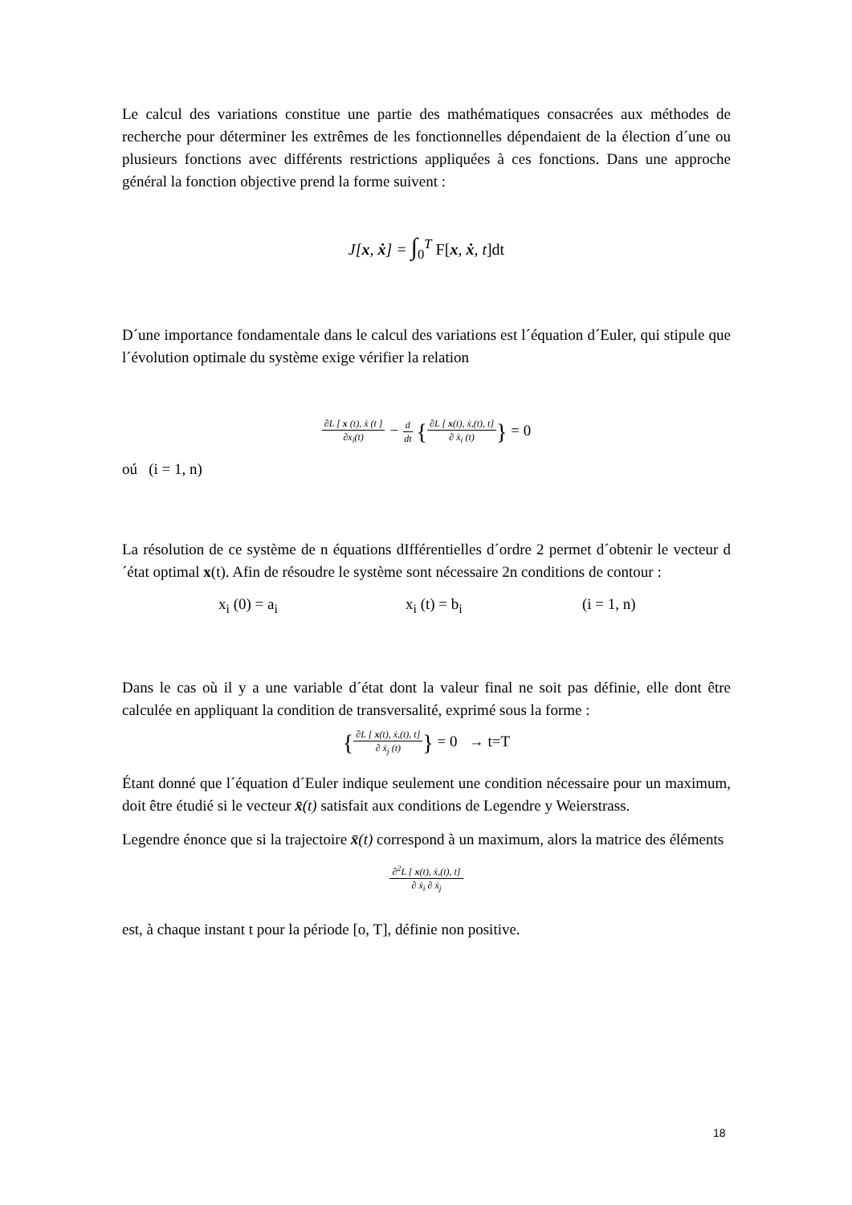Le calcul des variations constitue une partie des mathématiques consacrées aux méthodes de recherche pour déterminer les extrêmes de les fonctionnelles dépendaient de la élection d´une ou plusieurs fonctions avec différents restrictions appliquées à ces fonctions. Dans une approche général la fonction objective prend la forme suivent :
J[x, ẋ] = ∫<sub>0</sub><sup>T</sup> F[x, ẋ, t]dt
D´une importance fondamentale dans le calcul des variations est l´équation d´Euler, qui stipule que l´évolution optimale du système exige vérifier la relation
∂L [ x (t), ẋ (t ] ∂x<sub>i</sub>(t) − d dt {∂L [ x(t), ẋ,(t), t] ∂ ẋ<sub>i</sub> (t)} = 0
oú (i = 1, n)
La résolution de ce système de n équations dIfférentielles d´ordre 2 permet d´obtenir le vecteur d´état optimal x(t). Afin de résoudre le système sont nécessaire 2n conditions de contour :
x<sub>i</sub> (0) = a<sub>i</sub> x<sub>i</sub> (t) = b<sub>i</sub> (i = 1, n)
Dans le cas où il y a une variable d´état dont la valeur final ne soit pas définie, elle dont être calculée en appliquant la condition de transversalité, exprimé sous la forme :
{∂L [ x(t), ẋ,(t), t] ∂ ẋ<sub>j</sub> (t)} = 0 → t=T
Étant donné que l´équation d´Euler indique seulement une condition nécessaire pour un maximum, doit être étudié si le vecteur x̄(t) satisfait aux conditions de Legendre y Weierstrass.
Legendre énonce que si la trajectoire x̄(t) correspond à un maximum, alors la matrice des éléments
∂<sup>2</sup>L [ x(t), ẋ,(t), t] ∂ ẋ<sub>i</sub> ∂ ẋ<sub>j</sub>
est, à chaque instant t pour la période [o, T], définie non positive.
18